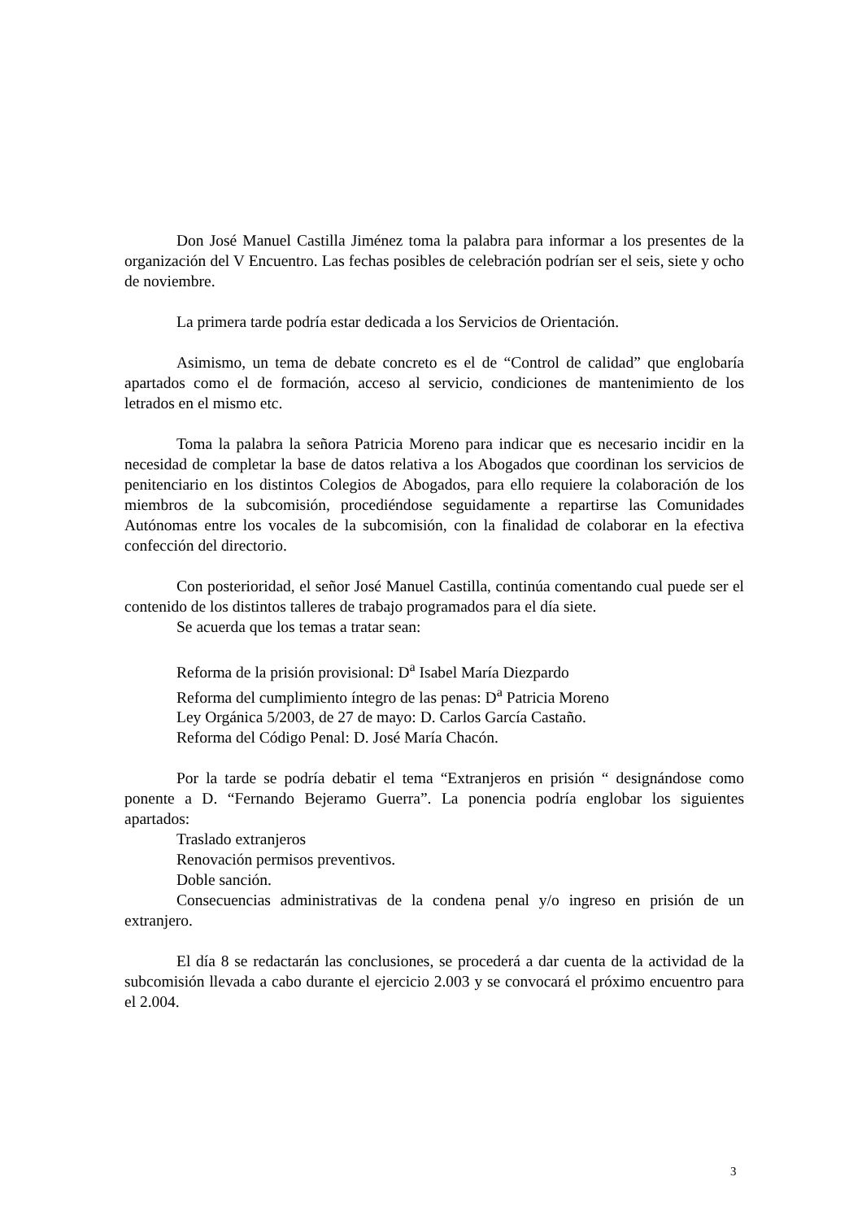Don José Manuel Castilla Jiménez toma la palabra para informar a los presentes de la organización del V Encuentro. Las fechas posibles de celebración podrían ser el seis, siete y ocho de noviembre.
La primera tarde podría estar dedicada a los Servicios de Orientación.
Asimismo, un tema de debate concreto es el de “Control de calidad” que englobaría apartados como el de formación, acceso al servicio, condiciones de mantenimiento de los letrados en el mismo etc.
Toma la palabra la señora Patricia Moreno para indicar que es necesario incidir en la necesidad de completar la base de datos relativa a los Abogados que coordinan los servicios de penitenciario en los distintos Colegios de Abogados, para ello requiere la colaboración de los miembros de la subcomisión, procediéndose seguidamente a repartirse las Comunidades Autónomas entre los vocales de la subcomisión, con la finalidad de colaborar en la efectiva confección del directorio.
Con posterioridad, el señor José Manuel Castilla, continúa comentando cual puede ser el contenido de los distintos talleres de trabajo programados para el día siete.
Se acuerda que los temas a tratar sean:
Reforma de la prisión provisional: D<sup>a</sup> Isabel María Diezpardo
Reforma del cumplimiento íntegro de las penas: D<sup>a</sup> Patricia Moreno
Ley Orgánica 5/2003, de 27 de mayo: D. Carlos García Castaño.
Reforma del Código Penal: D. José María Chacón.
Por la tarde se podría debatir el tema “Extranjeros en prisión “ designándose como ponente a D. “Fernando Bejeramo Guerra”. La ponencia podría englobar los siguientes apartados:
Traslado extranjeros
Renovación permisos preventivos.
Doble sanción.
Consecuencias administrativas de la condena penal y/o ingreso en prisión de un extranjero.
El día 8 se redactarán las conclusiones, se procederá a dar cuenta de la actividad de la subcomisión llevada a cabo durante el ejercicio 2.003 y se convocará el próximo encuentro para el 2.004.
3